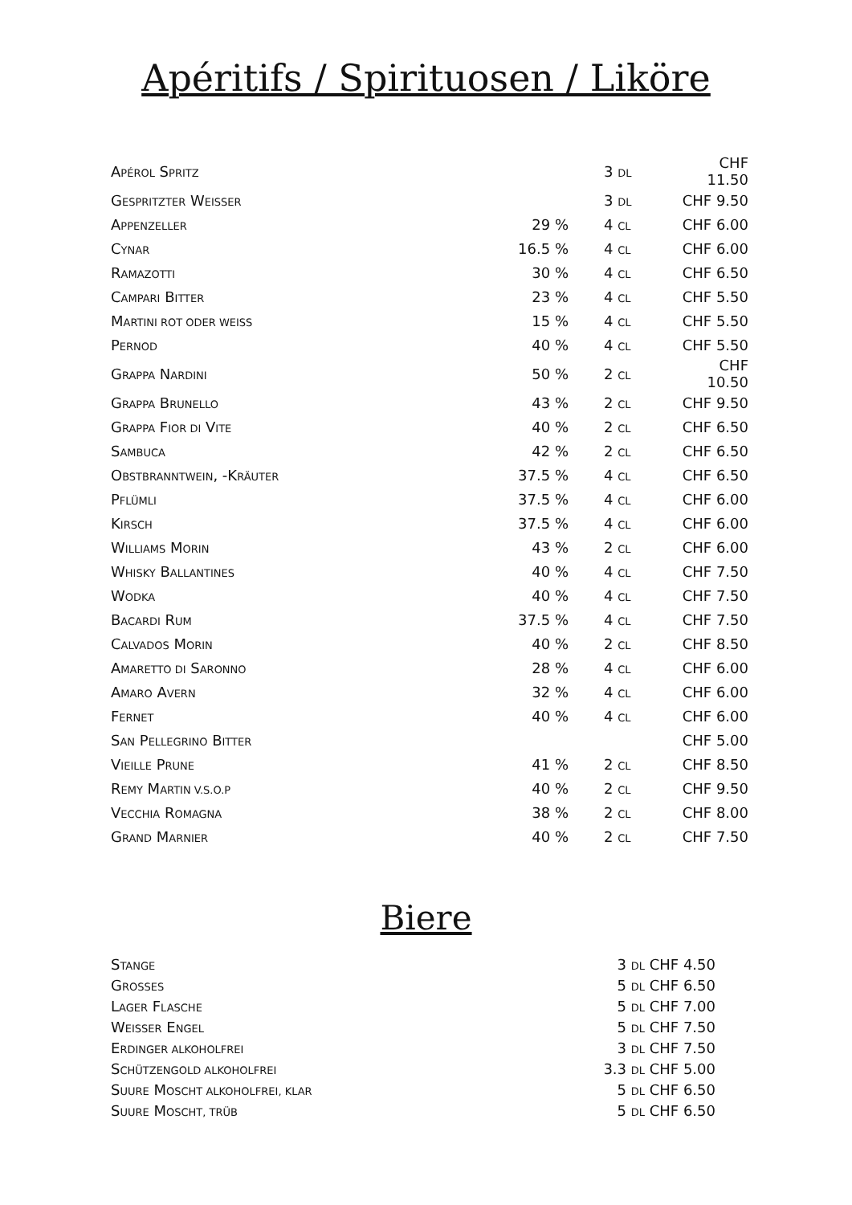Apéritifs / Spirituosen / Liköre
| A PÉROL S PRITZ | | 3 DL | CHF 11.50 |
| G ESPRITZTER W EISSER | | 3 DL | CHF 9.50 |
| A PPENZELLER | 29 % | 4 CL | CHF 6.00 |
| C YNAR | 16.5 % | 4 CL | CHF 6.00 |
| R AMAZOTTI | 30 % | 4 CL | CHF 6.50 |
| C AMPARI B ITTER | 23 % | 4 CL | CHF 5.50 |
| M ARTINI ROT ODER WEISS | 15 % | 4 CL | CHF 5.50 |
| P ERNOD | 40 % | 4 CL | CHF 5.50 |
| G RAPPA N ARDINI | 50 % | 2 CL | CHF 10.50 |
| G RAPPA B RUNELLO | 43 % | 2 CL | CHF 9.50 |
| G RAPPA F IOR DI V ITE | 40 % | 2 CL | CHF 6.50 |
| S AMBUCA | 42 % | 2 CL | CHF 6.50 |
| O BSTBRANNTWEIN , -K RÄUTER | 37.5 % | 4 CL | CHF 6.50 |
| P FLÜMLI | 37.5 % | 4 CL | CHF 6.00 |
| K IRSCH | 37.5 % | 4 CL | CHF 6.00 |
| W ILLIAMS M ORIN | 43 % | 2 CL | CHF 6.00 |
| W HISKY B ALLANTINES | 40 % | 4 CL | CHF 7.50 |
| W ODKA | 40 % | 4 CL | CHF 7.50 |
| B ACARDI R UM | 37.5 % | 4 CL | CHF 7.50 |
| C ALVADOS M ORIN | 40 % | 2 CL | CHF 8.50 |
| A MARETTO DI S ARONNO | 28 % | 4 CL | CHF 6.00 |
| A MARO A VERN | 32 % | 4 CL | CHF 6.00 |
| F ERNET | 40 % | 4 CL | CHF 6.00 |
| S AN P ELLEGRINO B ITTER | | | CHF 5.00 |
| V IEILLE P RUNE | 41 % | 2 CL | CHF 8.50 |
| R EMY M ARTIN V.S.O.P | 40 % | 2 CL | CHF 9.50 |
| V ECCHIA R OMAGNA | 38 % | 2 CL | CHF 8.00 |
| G RAND M ARNIER | 40 % | 2 CL | CHF 7.50 |
Biere
| S TANGE | 3 DL | CHF 4.50 |
| G ROSSES | 5 DL | CHF 6.50 |
| L AGER F LASCHE | 5 DL | CHF 7.00 |
| W EISSER E NGEL | 5 DL | CHF 7.50 |
| E RDINGER ALKOHOLFREI | 3 DL | CHF 7.50 |
| S CHÜTZENGOLD ALKOHOLFREI | 3.3 DL | CHF 5.00 |
| S UURE M OSCHT ALKOHOLFREI, KLAR | 5 DL | CHF 6.50 |
| S UURE M OSCHT, TRÜB | 5 DL | CHF 6.50 |